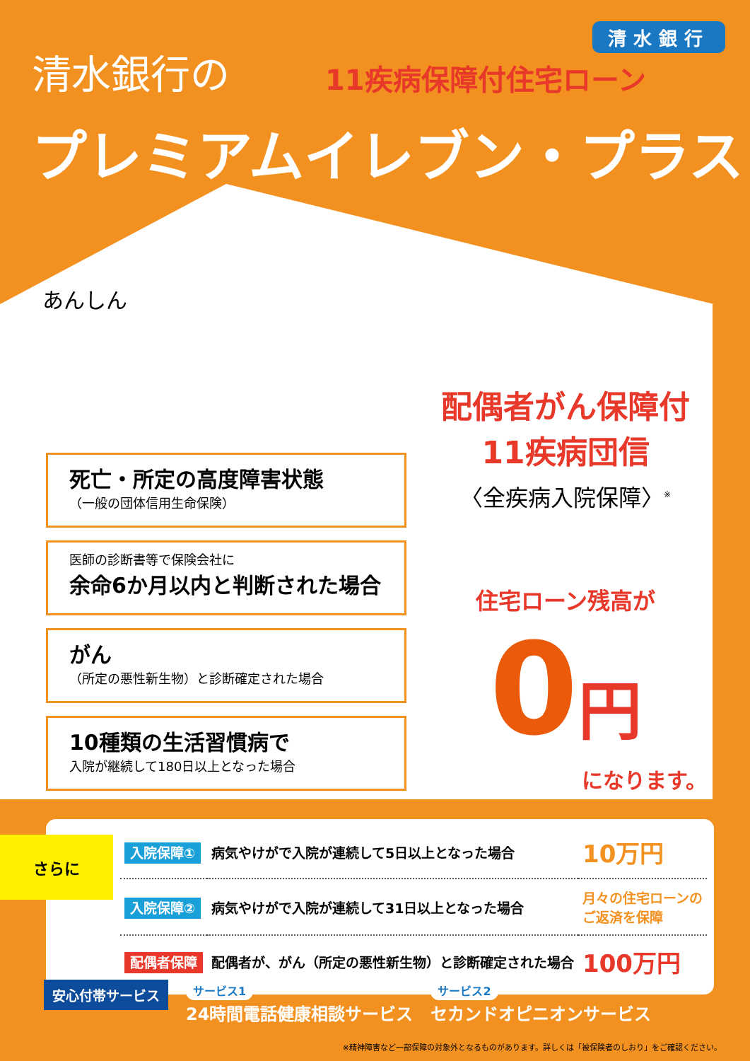清水銀行
清水銀行の
11疾病保障付住宅ローン
プレミアムイレブン・プラス
あんしん
死亡・所定の高度障害状態
（一般の団体信用生命保険）
医師の診断書等で保険会社に
余命6か月以内と判断された場合
がん
（所定の悪性新生物）と診断確定された場合
10種類の生活習慣病で
入院が継続して180日以上となった場合
配偶者がん保障付
11疾病団信
〈全疾病入院保障〉<sup>※</sup>
住宅ローン残高が
0 円
になります。
| 入院保障① | 病気やけがで入院が連続して5日以上となった場合 | 10万円 |
| 入院保障② | 病気やけがで入院が連続して31日以上となった場合 | 月々の住宅ローンの ご返済を保障 |
| 配偶者保障 | 配偶者が、がん（所定の悪性新生物）と診断確定された場合 | 100万円 |
さらに
安心付帯サービス
サービス1
24時間電話健康相談サービス
サービス2
セカンドオピニオンサービス
※精神障害など一部保障の対象外となるものがあります。詳しくは「被保険者のしおり」をご確認ください。